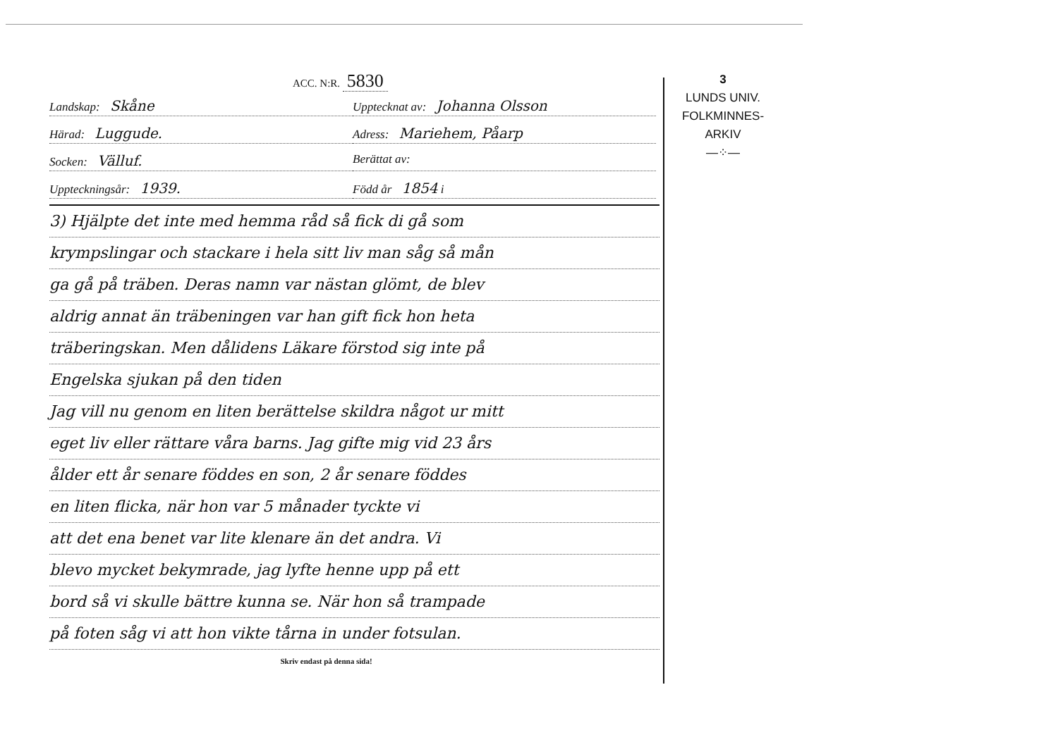ACC. N:R. 5830
Landskap: Skåne
Upptecknat av: Johanna Olsson
Härad: Luggude.
Adress: Mariehem, Påarp
Socken: Välluf.
Berättat av:
Uppteckningsår: 1939.
Född år 1854 i
3) Hjälpte det inte med hemma råd så fick di gå som
krympslingar och stackare i hela sitt liv man såg så mån
ga gå på träben. Deras namn var nästan glömt, de blev
aldrig annat än träbeningen var han gift fick hon heta
träberingskan. Men dålidens Läkare förstod sig inte på
Engelska sjukan på den tiden
Jag vill nu genom en liten berättelse skildra något ur mitt
eget liv eller rättare våra barns. Jag gifte mig vid 23 års
ålder ett år senare föddes en son, 2 år senare föddes
en liten flicka, när hon var 5 månader tyckte vi
att det ena benet var lite klenare än det andra. Vi
blevo mycket bekymrade, jag lyfte henne upp på ett
bord så vi skulle bättre kunna se. När hon så trampade
på foten såg vi att hon vikte tårna in under fotsulan.
Skriv endast på denna sida!
3
LUNDS UNIV.
FOLKMINNES-
ARKIV
—⁘—